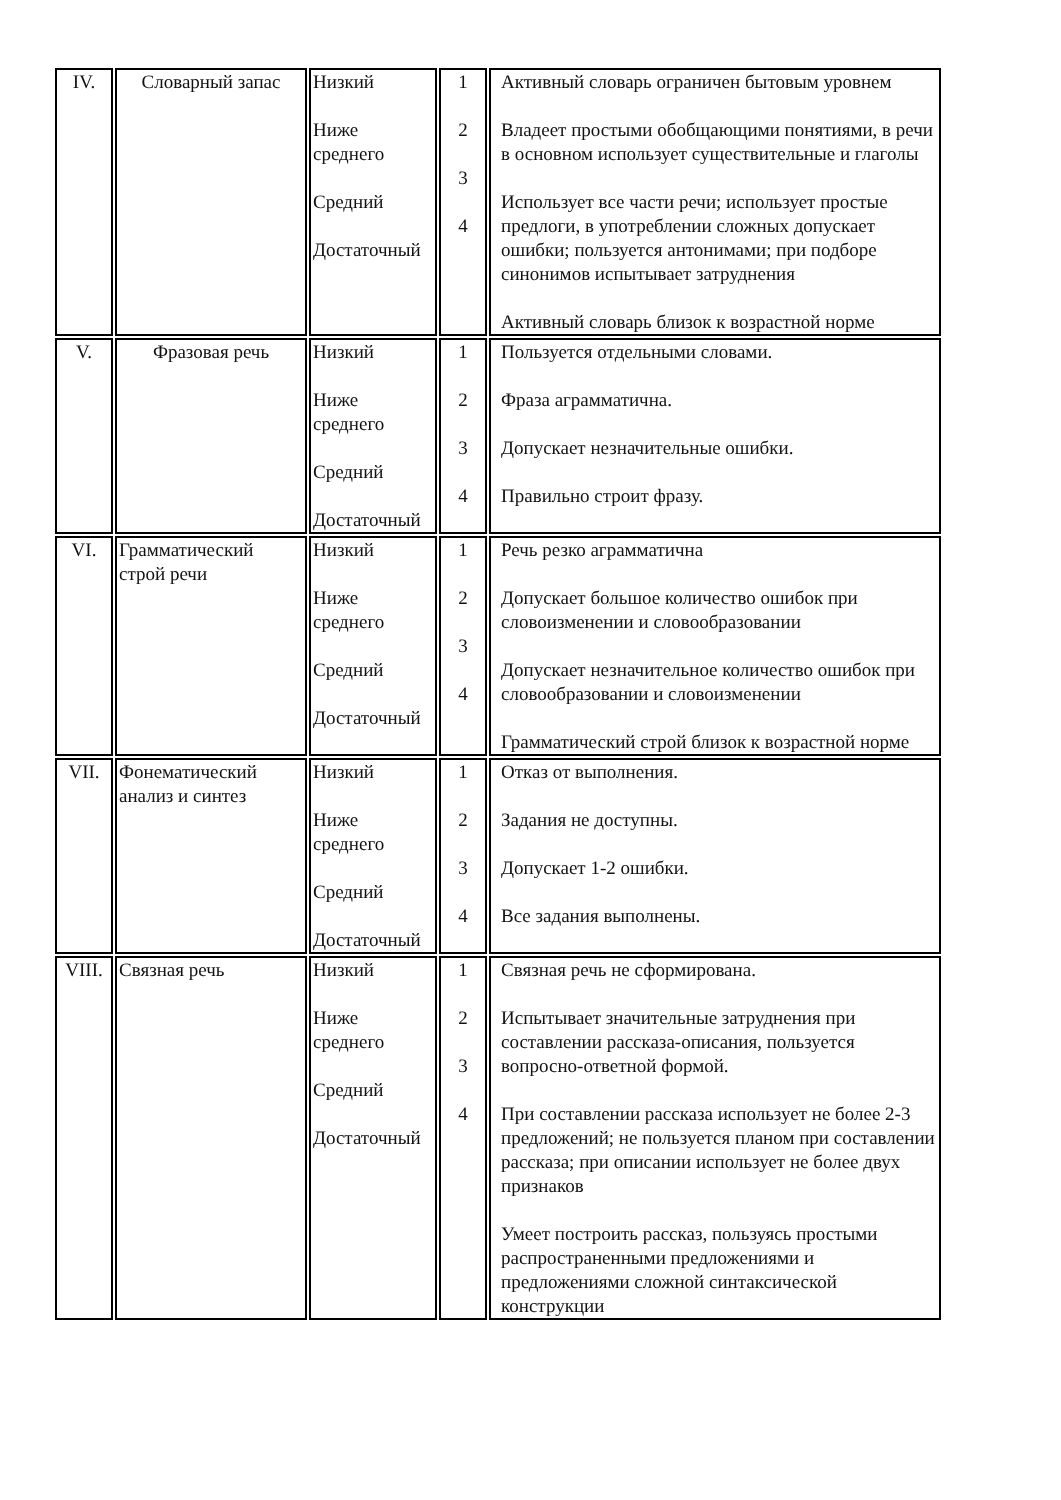| IV. | Словарный запас | Низкий Ниже среднего Средний Достаточный | 1 2 3 4 | Активный словарь ограничен бытовым уровнем Владеет простыми обобщающими понятиями, в речи в основном использует существительные и глаголы Использует все части речи; использует простые предлоги, в употреблении сложных допускает ошибки; пользуется антонимами; при подборе синонимов испытывает затруднения Активный словарь близок к возрастной норме |
| V. | Фразовая речь | Низкий Ниже среднего Средний Достаточный | 1 2 3 4 | Пользуется отдельными словами. Фраза аграмматична. Допускает незначительные ошибки. Правильно строит фразу. |
| VI. | Грамматический строй речи | Низкий Ниже среднего Средний Достаточный | 1 2 3 4 | Речь резко аграмматична Допускает большое количество ошибок при словоизменении и словообразовании Допускает незначительное количество ошибок при словообразовании и словоизменении Грамматический строй близок к возрастной норме |
| VII. | Фонематический анализ и синтез | Низкий Ниже среднего Средний Достаточный | 1 2 3 4 | Отказ от выполнения. Задания не доступны. Допускает 1-2 ошибки. Все задания выполнены. |
| VIII. | Связная речь | Низкий Ниже среднего Средний Достаточный | 1 2 3 4 | Связная речь не сформирована. Испытывает значительные затруднения при составлении рассказа-описания, пользуется вопросно-ответной формой. При составлении рассказа использует не более 2-3 предложений; не пользуется планом при составлении рассказа; при описании использует не более двух признаков Умеет построить рассказ, пользуясь простыми распространенными предложениями и предложениями сложной синтаксической конструкции |